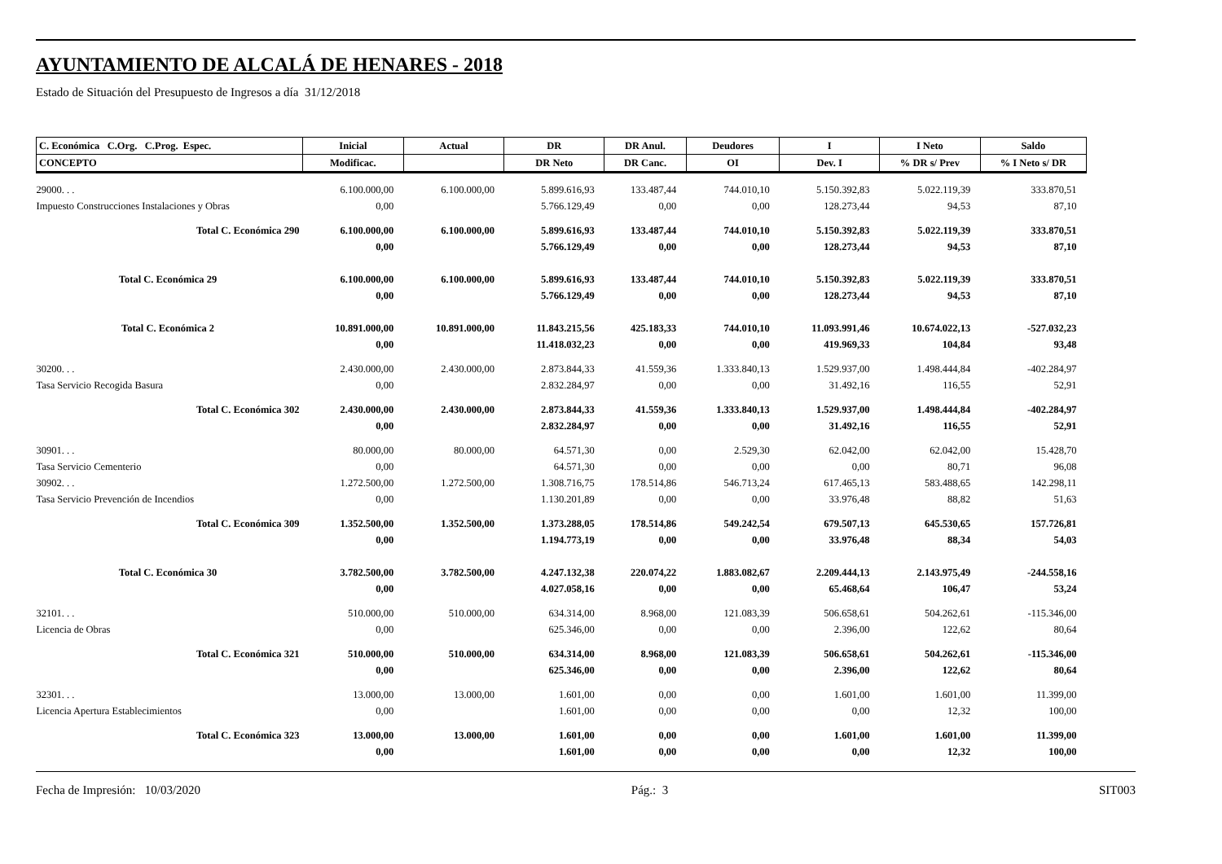AYUNTAMIENTO DE ALCALÁ DE HENARES - 2018
Estado de Situación del Presupuesto de Ingresos a día 31/12/2018
| C. Económica C.Org. C.Prog. Espec. | Inicial | Actual | DR | DR Anul. | Deudores | I | I Neto | Saldo |
| --- | --- | --- | --- | --- | --- | --- | --- | --- |
| CONCEPTO | Modificac. | | DR Neto | DR Canc. | OI | Dev. I | % DR s/ Prev | % I Neto s/ DR |
| 29000. . . | 6.100.000,00 | 6.100.000,00 | 5.899.616,93 | 133.487,44 | 744.010,10 | 5.150.392,83 | 5.022.119,39 | 333.870,51 |
| Impuesto Construcciones Instalaciones y Obras | 0,00 | | 5.766.129,49 | 0,00 | 0,00 | 128.273,44 | 94,53 | 87,10 |
| Total C. Económica 290 | 6.100.000,00 | 6.100.000,00 | 5.899.616,93 | 133.487,44 | 744.010,10 | 5.150.392,83 | 5.022.119,39 | 333.870,51 |
| | 0,00 | | 5.766.129,49 | 0,00 | 0,00 | 128.273,44 | 94,53 | 87,10 |
| Total C. Económica 29 | 6.100.000,00 | 6.100.000,00 | 5.899.616,93 | 133.487,44 | 744.010,10 | 5.150.392,83 | 5.022.119,39 | 333.870,51 |
| | 0,00 | | 5.766.129,49 | 0,00 | 0,00 | 128.273,44 | 94,53 | 87,10 |
| Total C. Económica 2 | 10.891.000,00 | 10.891.000,00 | 11.843.215,56 | 425.183,33 | 744.010,10 | 11.093.991,46 | 10.674.022,13 | -527.032,23 |
| | 0,00 | | 11.418.032,23 | 0,00 | 0,00 | 419.969,33 | 104,84 | 93,48 |
| 30200. . . | 2.430.000,00 | 2.430.000,00 | 2.873.844,33 | 41.559,36 | 1.333.840,13 | 1.529.937,00 | 1.498.444,84 | -402.284,97 |
| Tasa Servicio Recogida Basura | 0,00 | | 2.832.284,97 | 0,00 | 0,00 | 31.492,16 | 116,55 | 52,91 |
| Total C. Económica 302 | 2.430.000,00 | 2.430.000,00 | 2.873.844,33 | 41.559,36 | 1.333.840,13 | 1.529.937,00 | 1.498.444,84 | -402.284,97 |
| | 0,00 | | 2.832.284,97 | 0,00 | 0,00 | 31.492,16 | 116,55 | 52,91 |
| 30901. . . | 80.000,00 | 80.000,00 | 64.571,30 | 0,00 | 2.529,30 | 62.042,00 | 62.042,00 | 15.428,70 |
| Tasa Servicio Cementerio | 0,00 | | 64.571,30 | 0,00 | 0,00 | 0,00 | 80,71 | 96,08 |
| 30902. . . | 1.272.500,00 | 1.272.500,00 | 1.308.716,75 | 178.514,86 | 546.713,24 | 617.465,13 | 583.488,65 | 142.298,11 |
| Tasa Servicio Prevención de Incendios | 0,00 | | 1.130.201,89 | 0,00 | 0,00 | 33.976,48 | 88,82 | 51,63 |
| Total C. Económica 309 | 1.352.500,00 | 1.352.500,00 | 1.373.288,05 | 178.514,86 | 549.242,54 | 679.507,13 | 645.530,65 | 157.726,81 |
| | 0,00 | | 1.194.773,19 | 0,00 | 0,00 | 33.976,48 | 88,34 | 54,03 |
| Total C. Económica 30 | 3.782.500,00 | 3.782.500,00 | 4.247.132,38 | 220.074,22 | 1.883.082,67 | 2.209.444,13 | 2.143.975,49 | -244.558,16 |
| | 0,00 | | 4.027.058,16 | 0,00 | 0,00 | 65.468,64 | 106,47 | 53,24 |
| 32101. . . | 510.000,00 | 510.000,00 | 634.314,00 | 8.968,00 | 121.083,39 | 506.658,61 | 504.262,61 | -115.346,00 |
| Licencia de Obras | 0,00 | | 625.346,00 | 0,00 | 0,00 | 2.396,00 | 122,62 | 80,64 |
| Total C. Económica 321 | 510.000,00 | 510.000,00 | 634.314,00 | 8.968,00 | 121.083,39 | 506.658,61 | 504.262,61 | -115.346,00 |
| | 0,00 | | 625.346,00 | 0,00 | 0,00 | 2.396,00 | 122,62 | 80,64 |
| 32301. . . | 13.000,00 | 13.000,00 | 1.601,00 | 0,00 | 0,00 | 1.601,00 | 1.601,00 | 11.399,00 |
| Licencia Apertura Establecimientos | 0,00 | | 1.601,00 | 0,00 | 0,00 | 0,00 | 12,32 | 100,00 |
| Total C. Económica 323 | 13.000,00 | 13.000,00 | 1.601,00 | 0,00 | 0,00 | 1.601,00 | 1.601,00 | 11.399,00 |
| | 0,00 | | 1.601,00 | 0,00 | 0,00 | 0,00 | 12,32 | 100,00 |
Fecha de Impresión: 10/03/2020 Pág.: 3 SIT003